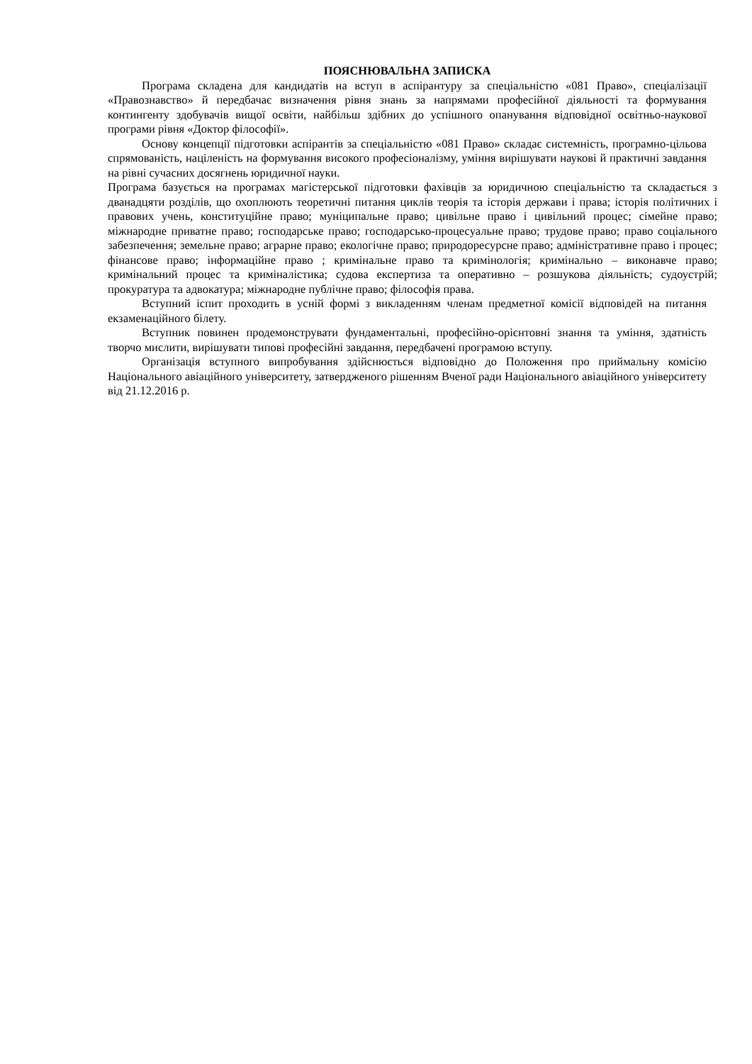ПОЯСНЮВАЛЬНА ЗАПИСКА
Програма складена для кандидатів на вступ в аспірантуру за спеціальністю «081 Право», спеціалізації «Правознавство» й передбачає визначення рівня знань за напрямами професійної діяльності та формування контингенту здобувачів вищої освіти, найбільш здібних до успішного опанування відповідної освітньо-наукової програми рівня «Доктор філософії».
Основу концепції підготовки аспірантів за спеціальністю «081 Право» складає системність, програмно-цільова спрямованість, націленість на формування високого професіоналізму, уміння вирішувати наукові й практичні завдання на рівні сучасних досягнень юридичної науки.
Програма базується на програмах магістерської підготовки фахівців за юридичною спеціальністю та складається з дванадцяти розділів, що охоплюють теоретичні питання циклів теорія та історія держави і права; історія політичних і правових учень, конституційне право; муніципальне право; цивільне право і цивільний процес; сімейне право; міжнародне приватне право; господарське право; господарсько-процесуальне право; трудове право; право соціального забезпечення; земельне право; аграрне право; екологічне право; природоресурсне право; адміністративне право і процес; фінансове право; інформаційне право ; кримінальне право та кримінологія; кримінально – виконавче право; кримінальний процес та криміналістика; судова експертиза та оперативно – розшукова діяльність; судоустрій; прокуратура та адвокатура; міжнародне публічне право; філософія права.
Вступний іспит проходить в усній формі з викладенням членам предметної комісії відповідей на питання екзаменаційного білету.
Вступник повинен продемонструвати фундаментальні, професійно-орієнтовні знання та уміння, здатність творчо мислити, вирішувати типові професійні завдання, передбачені програмою вступу.
Організація вступного випробування здійснюється відповідно до Положення про приймальну комісію Національного авіаційного університету, затвердженого рішенням Вченої ради Національного авіаційного університету від 21.12.2016 р.